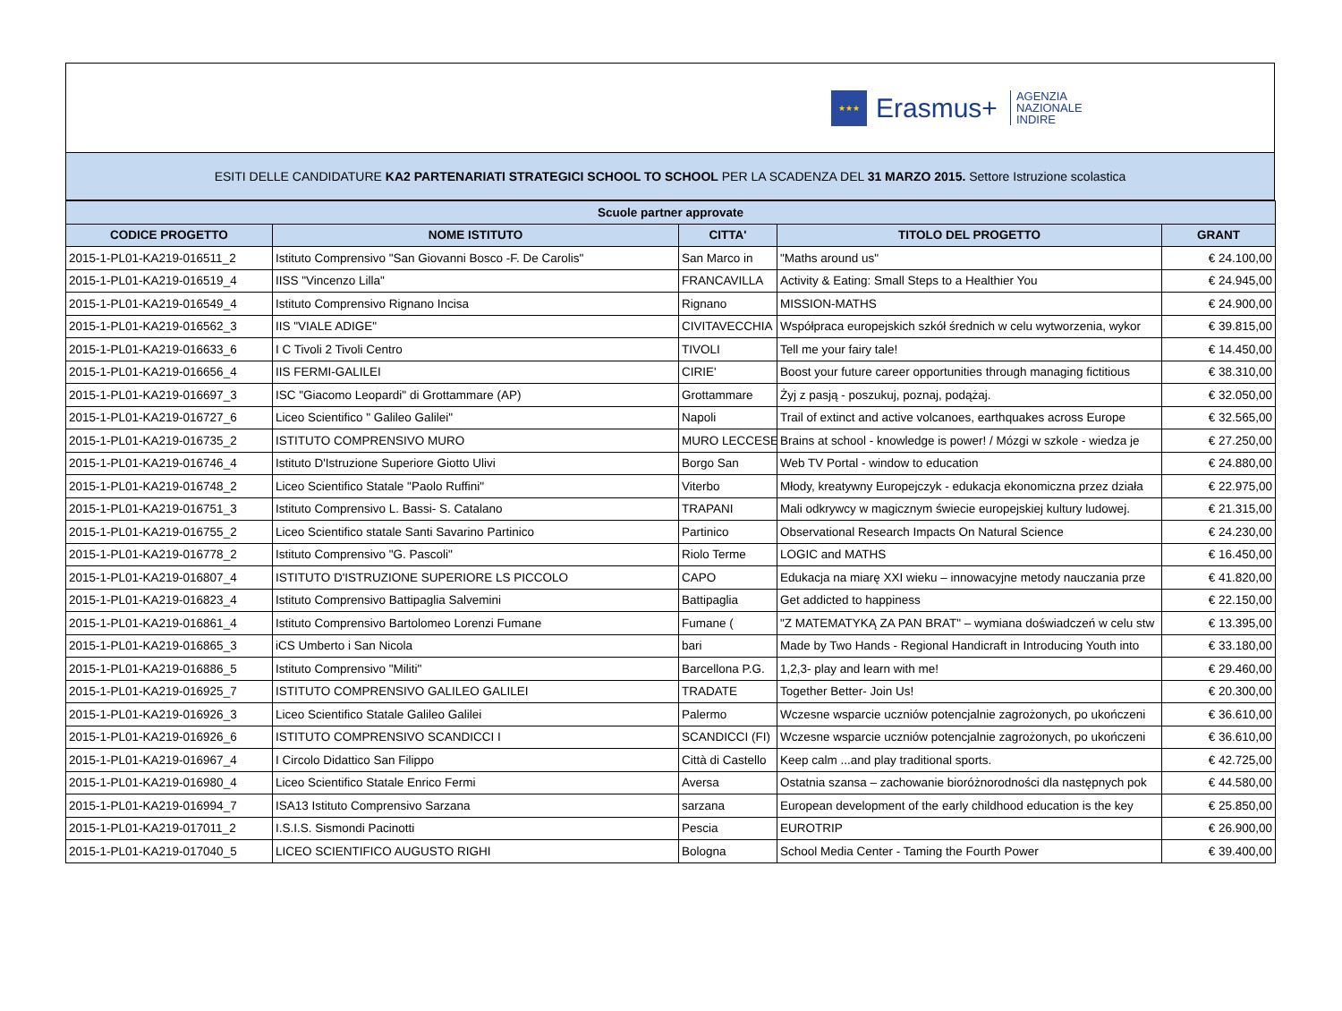★★★
Erasmus+
AGENZIA
NAZIONALE
INDIRE
ESITI DELLE CANDIDATURE KA2 PARTENARIATI STRATEGICI SCHOOL TO SCHOOL PER LA SCADENZA DEL 31 MARZO 2015. Settore Istruzione scolastica
| Scuole partner approvate | | | | |
| --- | --- | --- | --- | --- |
| CODICE PROGETTO | NOME ISTITUTO | CITTA' | TITOLO DEL PROGETTO | GRANT |
| 2015-1-PL01-KA219-016511_2 | Istituto Comprensivo "San Giovanni Bosco -F. De Carolis" | San Marco in | "Maths around us" | € 24.100,00 |
| 2015-1-PL01-KA219-016519_4 | IISS "Vincenzo Lilla" | FRANCAVILLA | Activity & Eating: Small Steps to a Healthier You | € 24.945,00 |
| 2015-1-PL01-KA219-016549_4 | Istituto Comprensivo Rignano Incisa | Rignano | MISSION-MATHS | € 24.900,00 |
| 2015-1-PL01-KA219-016562_3 | IIS "VIALE ADIGE" | CIVITAVECCHIA | Współpraca europejskich szkół średnich w celu wytworzenia, wykor | € 39.815,00 |
| 2015-1-PL01-KA219-016633_6 | I C Tivoli 2 Tivoli Centro | TIVOLI | Tell me your fairy tale! | € 14.450,00 |
| 2015-1-PL01-KA219-016656_4 | IIS FERMI-GALILEI | CIRIE' | Boost your future career opportunities through managing fictitious | € 38.310,00 |
| 2015-1-PL01-KA219-016697_3 | ISC "Giacomo Leopardi" di Grottammare (AP) | Grottammare | Żyj z pasją - poszukuj, poznaj, podążaj. | € 32.050,00 |
| 2015-1-PL01-KA219-016727_6 | Liceo Scientifico " Galileo Galilei" | Napoli | Trail of extinct and active volcanoes, earthquakes across Europe | € 32.565,00 |
| 2015-1-PL01-KA219-016735_2 | ISTITUTO COMPRENSIVO MURO | MURO LECCESE | Brains at school - knowledge is power! / Mózgi w szkole - wiedza je | € 27.250,00 |
| 2015-1-PL01-KA219-016746_4 | Istituto D'Istruzione Superiore Giotto Ulivi | Borgo San | Web TV Portal - window to education | € 24.880,00 |
| 2015-1-PL01-KA219-016748_2 | Liceo Scientifico Statale "Paolo Ruffini" | Viterbo | Młody, kreatywny Europejczyk - edukacja ekonomiczna przez działa | € 22.975,00 |
| 2015-1-PL01-KA219-016751_3 | Istituto Comprensivo L. Bassi- S. Catalano | TRAPANI | Mali odkrywcy w magicznym świecie europejskiej kultury ludowej. | € 21.315,00 |
| 2015-1-PL01-KA219-016755_2 | Liceo Scientifico statale Santi Savarino Partinico | Partinico | Observational Research Impacts On Natural Science | € 24.230,00 |
| 2015-1-PL01-KA219-016778_2 | Istituto Comprensivo "G. Pascoli" | Riolo Terme | LOGIC and MATHS | € 16.450,00 |
| 2015-1-PL01-KA219-016807_4 | ISTITUTO D'ISTRUZIONE SUPERIORE LS PICCOLO | CAPO | Edukacja na miarę XXI wieku – innowacyjne metody nauczania prze | € 41.820,00 |
| 2015-1-PL01-KA219-016823_4 | Istituto Comprensivo Battipaglia Salvemini | Battipaglia | Get addicted to happiness | € 22.150,00 |
| 2015-1-PL01-KA219-016861_4 | Istituto Comprensivo Bartolomeo Lorenzi Fumane | Fumane ( | "Z MATEMATYKĄ ZA PAN BRAT" – wymiana doświadczeń w celu stw | € 13.395,00 |
| 2015-1-PL01-KA219-016865_3 | iCS Umberto i San Nicola | bari | Made by Two Hands - Regional Handicraft in Introducing Youth into | € 33.180,00 |
| 2015-1-PL01-KA219-016886_5 | Istituto Comprensivo "Militi" | Barcellona P.G. | 1,2,3- play and learn with me! | € 29.460,00 |
| 2015-1-PL01-KA219-016925_7 | ISTITUTO COMPRENSIVO GALILEO GALILEI | TRADATE | Together Better- Join Us! | € 20.300,00 |
| 2015-1-PL01-KA219-016926_3 | Liceo Scientifico Statale Galileo Galilei | Palermo | Wczesne wsparcie uczniów potencjalnie zagrożonych, po ukończeni | € 36.610,00 |
| 2015-1-PL01-KA219-016926_6 | ISTITUTO COMPRENSIVO SCANDICCI I | SCANDICCI (FI) | Wczesne wsparcie uczniów potencjalnie zagrożonych, po ukończeni | € 36.610,00 |
| 2015-1-PL01-KA219-016967_4 | I Circolo Didattico San Filippo | Città di Castello | Keep calm ...and play traditional sports. | € 42.725,00 |
| 2015-1-PL01-KA219-016980_4 | Liceo Scientifico Statale Enrico Fermi | Aversa | Ostatnia szansa – zachowanie bioróżnorodności dla następnych pok | € 44.580,00 |
| 2015-1-PL01-KA219-016994_7 | ISA13 Istituto Comprensivo Sarzana | sarzana | European development of the early childhood education is the key | € 25.850,00 |
| 2015-1-PL01-KA219-017011_2 | I.S.I.S. Sismondi Pacinotti | Pescia | EUROTRIP | € 26.900,00 |
| 2015-1-PL01-KA219-017040_5 | LICEO SCIENTIFICO AUGUSTO RIGHI | Bologna | School Media Center - Taming the Fourth Power | € 39.400,00 |